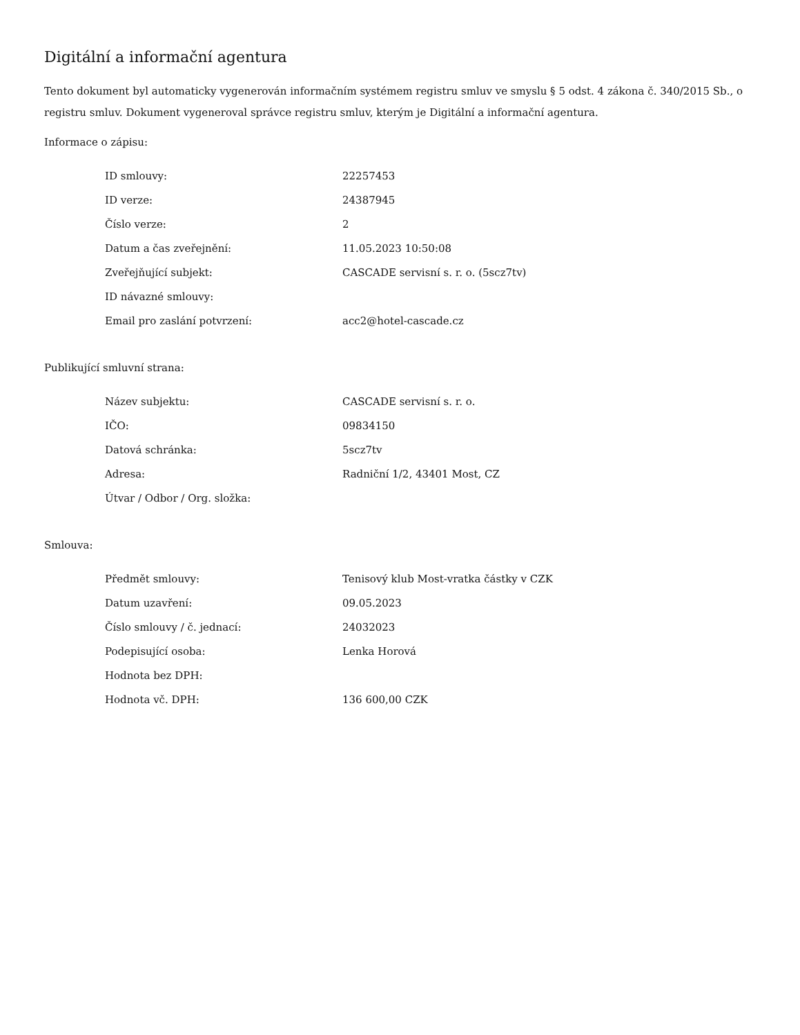Digitální a informační agentura
Tento dokument byl automaticky vygenerován informačním systémem registru smluv ve smyslu § 5 odst. 4 zákona č. 340/2015 Sb., o registru smluv. Dokument vygeneroval správce registru smluv, kterým je Digitální a informační agentura.
Informace o zápisu:
| ID smlouvy: | 22257453 |
| ID verze: | 24387945 |
| Číslo verze: | 2 |
| Datum a čas zveřejnění: | 11.05.2023 10:50:08 |
| Zveřejňující subjekt: | CASCADE servisní s. r. o. (5scz7tv) |
| ID návazné smlouvy: | |
| Email pro zaslání potvrzení: | acc2@hotel-cascade.cz |
Publikující smluvní strana:
| Název subjektu: | CASCADE servisní s. r. o. |
| IČO: | 09834150 |
| Datová schránka: | 5scz7tv |
| Adresa: | Radniční 1/2, 43401 Most, CZ |
| Útvar / Odbor / Org. složka: | |
Smlouva:
| Předmět smlouvy: | Tenisový klub Most-vratka částky v CZK |
| Datum uzavření: | 09.05.2023 |
| Číslo smlouvy / č. jednací: | 24032023 |
| Podepisující osoba: | Lenka Horová |
| Hodnota bez DPH: | |
| Hodnota vč. DPH: | 136 600,00 CZK |